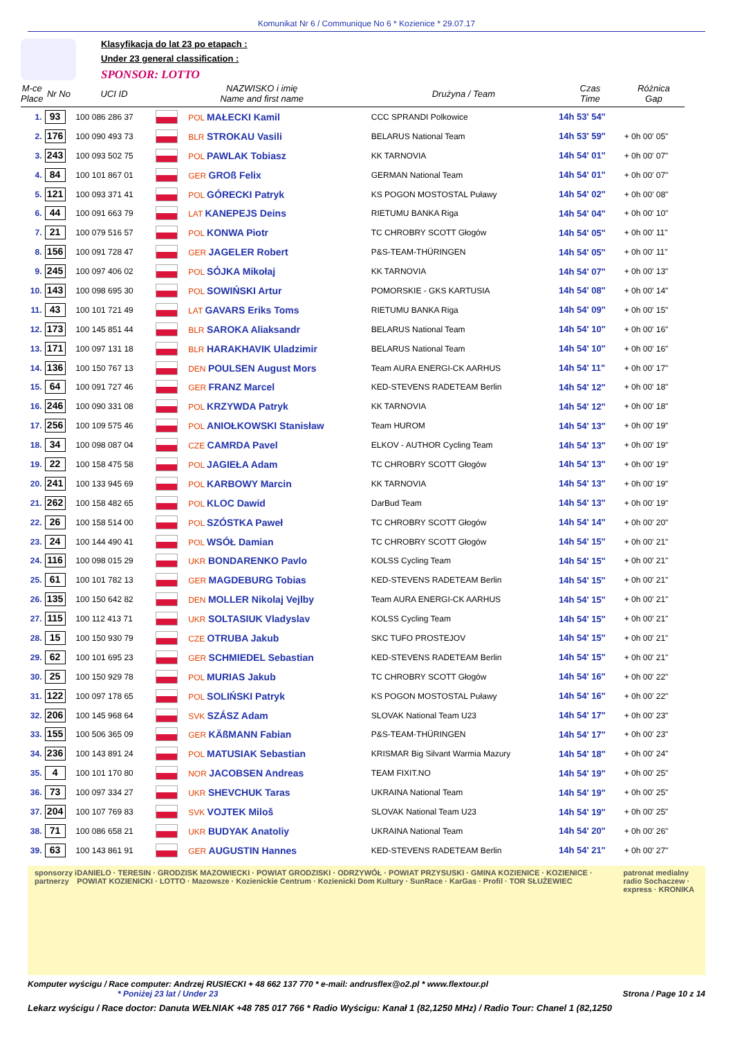Komunikat Nr 6 / Communique No 6 * Kozienice * 29.07.17
Klasyfikacja do lat 23 po etapach :
Under 23 general classification :
SPONSOR: LOTTO
| M-ce Place | Nr No | UCI ID | NAZWISKO i imię Name and first name | | Drużyna / Team | Czas Time | Różnica Gap |
| --- | --- | --- | --- | --- | --- | --- | --- |
| 1. | 93 | 100 086 286 37 | | POL MAŁECKI Kamil | CCC SPRANDI Polkowice | 14h 53' 54" | |
| 2. | 176 | 100 090 493 73 | | BLR STROKAU Vasili | BELARUS National Team | 14h 53' 59" | + 0h 00' 05" |
| 3. | 243 | 100 093 502 75 | | POL PAWLAK Tobiasz | KK TARNOVIA | 14h 54' 01" | + 0h 00' 07" |
| 4. | 84 | 100 101 867 01 | | GER GROß Felix | GERMAN National Team | 14h 54' 01" | + 0h 00' 07" |
| 5. | 121 | 100 093 371 41 | | POL GÓRECKI Patryk | KS POGON MOSTOSTAL Puławy | 14h 54' 02" | + 0h 00' 08" |
| 6. | 44 | 100 091 663 79 | | LAT KANEPEJS Deins | RIETUMU BANKA Riga | 14h 54' 04" | + 0h 00' 10" |
| 7. | 21 | 100 079 516 57 | | POL KONWA Piotr | TC CHROBRY SCOTT Głogów | 14h 54' 05" | + 0h 00' 11" |
| 8. | 156 | 100 091 728 47 | | GER JAGELER Robert | P&S-TEAM-THÜRINGEN | 14h 54' 05" | + 0h 00' 11" |
| 9. | 245 | 100 097 406 02 | | POL SÓJKA Mikołaj | KK TARNOVIA | 14h 54' 07" | + 0h 00' 13" |
| 10. | 143 | 100 098 695 30 | | POL SOWIŃSKI Artur | POMORSKIE - GKS KARTUSIA | 14h 54' 08" | + 0h 00' 14" |
| 11. | 43 | 100 101 721 49 | | LAT GAVARS Eriks Toms | RIETUMU BANKA Riga | 14h 54' 09" | + 0h 00' 15" |
| 12. | 173 | 100 145 851 44 | | BLR SAROKA Aliaksandr | BELARUS National Team | 14h 54' 10" | + 0h 00' 16" |
| 13. | 171 | 100 097 131 18 | | BLR HARAKHAVIK Uladzimir | BELARUS National Team | 14h 54' 10" | + 0h 00' 16" |
| 14. | 136 | 100 150 767 13 | | DEN POULSEN August Mors | Team AURA ENERGI-CK AARHUS | 14h 54' 11" | + 0h 00' 17" |
| 15. | 64 | 100 091 727 46 | | GER FRANZ Marcel | KED-STEVENS RADETEAM Berlin | 14h 54' 12" | + 0h 00' 18" |
| 16. | 246 | 100 090 331 08 | | POL KRZYWDA Patryk | KK TARNOVIA | 14h 54' 12" | + 0h 00' 18" |
| 17. | 256 | 100 109 575 46 | | POL ANIOŁKOWSKI Stanisław | Team HUROM | 14h 54' 13" | + 0h 00' 19" |
| 18. | 34 | 100 098 087 04 | | CZE CAMRDA Pavel | ELKOV - AUTHOR Cycling Team | 14h 54' 13" | + 0h 00' 19" |
| 19. | 22 | 100 158 475 58 | | POL JAGIEŁA Adam | TC CHROBRY SCOTT Głogów | 14h 54' 13" | + 0h 00' 19" |
| 20. | 241 | 100 133 945 69 | | POL KARBOWY Marcin | KK TARNOVIA | 14h 54' 13" | + 0h 00' 19" |
| 21. | 262 | 100 158 482 65 | | POL KLOC Dawid | DarBud Team | 14h 54' 13" | + 0h 00' 19" |
| 22. | 26 | 100 158 514 00 | | POL SZÓSTKA Paweł | TC CHROBRY SCOTT Głogów | 14h 54' 14" | + 0h 00' 20" |
| 23. | 24 | 100 144 490 41 | | POL WSÓŁ Damian | TC CHROBRY SCOTT Głogów | 14h 54' 15" | + 0h 00' 21" |
| 24. | 116 | 100 098 015 29 | | UKR BONDARENKO Pavlo | KOLSS Cycling Team | 14h 54' 15" | + 0h 00' 21" |
| 25. | 61 | 100 101 782 13 | | GER MAGDEBURG Tobias | KED-STEVENS RADETEAM Berlin | 14h 54' 15" | + 0h 00' 21" |
| 26. | 135 | 100 150 642 82 | | DEN MOLLER Nikolaj Vejlby | Team AURA ENERGI-CK AARHUS | 14h 54' 15" | + 0h 00' 21" |
| 27. | 115 | 100 112 413 71 | | UKR SOLTASIUK Vladyslav | KOLSS Cycling Team | 14h 54' 15" | + 0h 00' 21" |
| 28. | 15 | 100 150 930 79 | | CZE OTRUBA Jakub | SKC TUFO PROSTEJOV | 14h 54' 15" | + 0h 00' 21" |
| 29. | 62 | 100 101 695 23 | | GER SCHMIEDEL Sebastian | KED-STEVENS RADETEAM Berlin | 14h 54' 15" | + 0h 00' 21" |
| 30. | 25 | 100 150 929 78 | | POL MURIAS Jakub | TC CHROBRY SCOTT Głogów | 14h 54' 16" | + 0h 00' 22" |
| 31. | 122 | 100 097 178 65 | | POL SOLIŃSKI Patryk | KS POGON MOSTOSTAL Puławy | 14h 54' 16" | + 0h 00' 22" |
| 32. | 206 | 100 145 968 64 | | SVK SZÁSZ Adam | SLOVAK National Team U23 | 14h 54' 17" | + 0h 00' 23" |
| 33. | 155 | 100 506 365 09 | | GER KÄßMANN Fabian | P&S-TEAM-THÜRINGEN | 14h 54' 17" | + 0h 00' 23" |
| 34. | 236 | 100 143 891 24 | | POL MATUSIAK Sebastian | KRISMAR Big Silvant Warmia Mazury | 14h 54' 18" | + 0h 00' 24" |
| 35. | 4 | 100 101 170 80 | | NOR JACOBSEN Andreas | TEAM FIXIT.NO | 14h 54' 19" | + 0h 00' 25" |
| 36. | 73 | 100 097 334 27 | | UKR SHEVCHUK Taras | UKRAINA National Team | 14h 54' 19" | + 0h 00' 25" |
| 37. | 204 | 100 107 769 83 | | SVK VOJTEK Miloš | SLOVAK National Team U23 | 14h 54' 19" | + 0h 00' 25" |
| 38. | 71 | 100 086 658 21 | | UKR BUDYAK Anatoliy | UKRAINA National Team | 14h 54' 20" | + 0h 00' 26" |
| 39. | 63 | 100 143 861 91 | | GER AUGUSTIN Hannes | KED-STEVENS RADETEAM Berlin | 14h 54' 21" | + 0h 00' 27" |
sponsorzy i partnerzy DANIELO · TERESIN · GRODZISK MAZOWIECKI · POWIAT GRODZISKI · ODRZYWÓŁ · POWIAT PRZYSUSKI · GMINA KOZIENICE · KOZIENICE · POWIAT KOZIENICKI · LOTTO · Mazowsze · Kozienickie Centrum · Kozienicki Dom Kultury · SunRace · KarGas · Profil · TOR SŁUŻEWIEC patronat medialny
radio Sochaczew · express · KRONIKA
Komputer wyścigu / Race computer: Andrzej RUSIECKI + 48 662 137 770 * e-mail: andrusflex@o2.pl * www.flextour.pl
* Poniżej 23 lat / Under 23 Strona / Page 10 z 14
Lekarz wyścigu / Race doctor: Danuta WEŁNIAK +48 785 017 766 * Radio Wyścigu: Kanał 1 (82,1250 MHz) / Radio Tour: Chanel 1 (82,1250